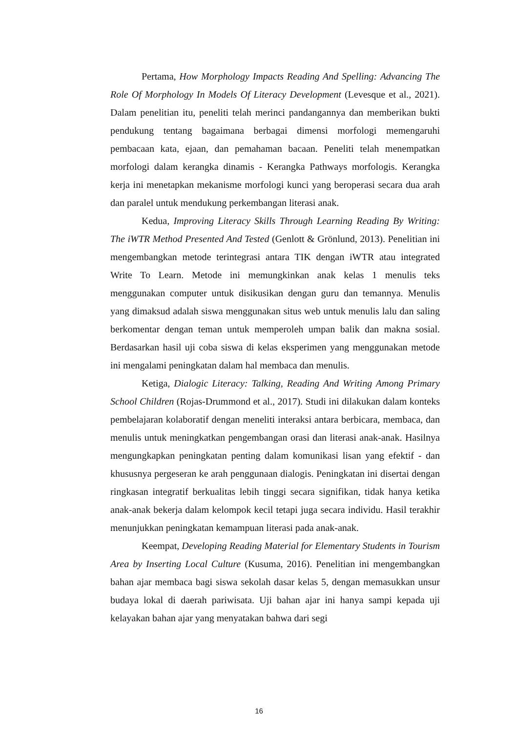Pertama, How Morphology Impacts Reading And Spelling: Advancing The Role Of Morphology In Models Of Literacy Development (Levesque et al., 2021). Dalam penelitian itu, peneliti telah merinci pandangannya dan memberikan bukti pendukung tentang bagaimana berbagai dimensi morfologi memengaruhi pembacaan kata, ejaan, dan pemahaman bacaan. Peneliti telah menempatkan morfologi dalam kerangka dinamis - Kerangka Pathways morfologis. Kerangka kerja ini menetapkan mekanisme morfologi kunci yang beroperasi secara dua arah dan paralel untuk mendukung perkembangan literasi anak.
Kedua, Improving Literacy Skills Through Learning Reading By Writing: The iWTR Method Presented And Tested (Genlott & Grönlund, 2013). Penelitian ini mengembangkan metode terintegrasi antara TIK dengan iWTR atau integrated Write To Learn. Metode ini memungkinkan anak kelas 1 menulis teks menggunakan computer untuk disikusikan dengan guru dan temannya. Menulis yang dimaksud adalah siswa menggunakan situs web untuk menulis lalu dan saling berkomentar dengan teman untuk memperoleh umpan balik dan makna sosial. Berdasarkan hasil uji coba siswa di kelas eksperimen yang menggunakan metode ini mengalami peningkatan dalam hal membaca dan menulis.
Ketiga, Dialogic Literacy: Talking, Reading And Writing Among Primary School Children (Rojas-Drummond et al., 2017). Studi ini dilakukan dalam konteks pembelajaran kolaboratif dengan meneliti interaksi antara berbicara, membaca, dan menulis untuk meningkatkan pengembangan orasi dan literasi anak-anak. Hasilnya mengungkapkan peningkatan penting dalam komunikasi lisan yang efektif - dan khususnya pergeseran ke arah penggunaan dialogis. Peningkatan ini disertai dengan ringkasan integratif berkualitas lebih tinggi secara signifikan, tidak hanya ketika anak-anak bekerja dalam kelompok kecil tetapi juga secara individu. Hasil terakhir menunjukkan peningkatan kemampuan literasi pada anak-anak.
Keempat, Developing Reading Material for Elementary Students in Tourism Area by Inserting Local Culture (Kusuma, 2016). Penelitian ini mengembangkan bahan ajar membaca bagi siswa sekolah dasar kelas 5, dengan memasukkan unsur budaya lokal di daerah pariwisata. Uji bahan ajar ini hanya sampi kepada uji kelayakan bahan ajar yang menyatakan bahwa dari segi
16